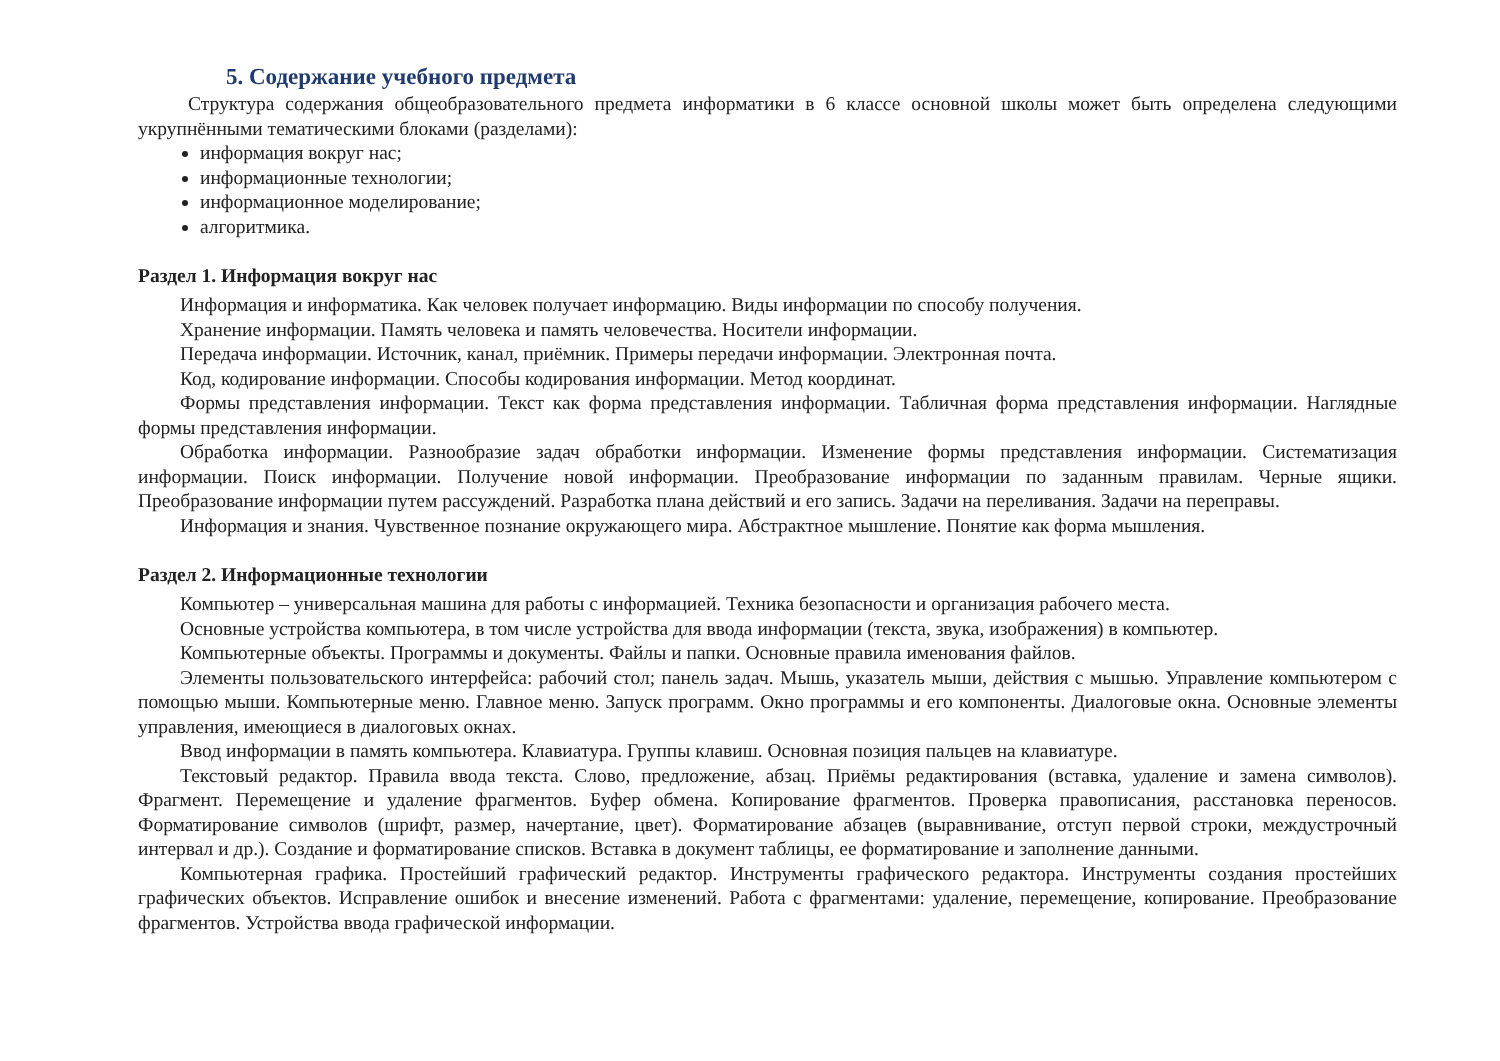5. Содержание учебного предмета
Структура содержания общеобразовательного предмета информатики в 6 классе основной школы может быть определена следующими укрупнёнными тематическими блоками (разделами):
информация вокруг нас;
информационные технологии;
информационное моделирование;
алгоритмика.
Раздел 1. Информация вокруг нас
Информация и информатика. Как человек получает информацию. Виды информации по способу получения.
Хранение информации. Память человека и память человечества. Носители информации.
Передача информации. Источник, канал, приёмник. Примеры передачи информации. Электронная почта.
Код, кодирование информации. Способы кодирования информации. Метод координат.
Формы представления информации. Текст как форма представления информации. Табличная форма представления информации. Наглядные формы представления информации.
Обработка информации. Разнообразие задач обработки информации. Изменение формы представления информации. Систематизация информации. Поиск информации. Получение новой информации. Преобразование информации по заданным правилам. Черные ящики. Преобразование информации путем рассуждений. Разработка плана действий и его запись. Задачи на переливания. Задачи на переправы.
Информация и знания. Чувственное познание окружающего мира. Абстрактное мышление. Понятие как форма мышления.
Раздел 2. Информационные технологии
Компьютер – универсальная машина для работы с информацией. Техника безопасности и организация рабочего места.
Основные устройства компьютера, в том числе устройства для ввода информации (текста, звука, изображения) в компьютер.
Компьютерные объекты. Программы и документы. Файлы и папки. Основные правила именования файлов.
Элементы пользовательского интерфейса: рабочий стол; панель задач. Мышь, указатель мыши, действия с мышью. Управление компьютером с помощью мыши. Компьютерные меню. Главное меню. Запуск программ. Окно программы и его компоненты. Диалоговые окна. Основные элементы управления, имеющиеся в диалоговых окнах.
Ввод информации в память компьютера. Клавиатура. Группы клавиш. Основная позиция пальцев на клавиатуре.
Текстовый редактор. Правила ввода текста. Слово, предложение, абзац. Приёмы редактирования (вставка, удаление и замена символов). Фрагмент. Перемещение и удаление фрагментов. Буфер обмена. Копирование фрагментов. Проверка правописания, расстановка переносов. Форматирование символов (шрифт, размер, начертание, цвет). Форматирование абзацев (выравнивание, отступ первой строки, междустрочный интервал и др.). Создание и форматирование списков. Вставка в документ таблицы, ее форматирование и заполнение данными.
Компьютерная графика. Простейший графический редактор. Инструменты графического редактора. Инструменты создания простейших графических объектов. Исправление ошибок и внесение изменений. Работа с фрагментами: удаление, перемещение, копирование. Преобразование фрагментов. Устройства ввода графической информации.